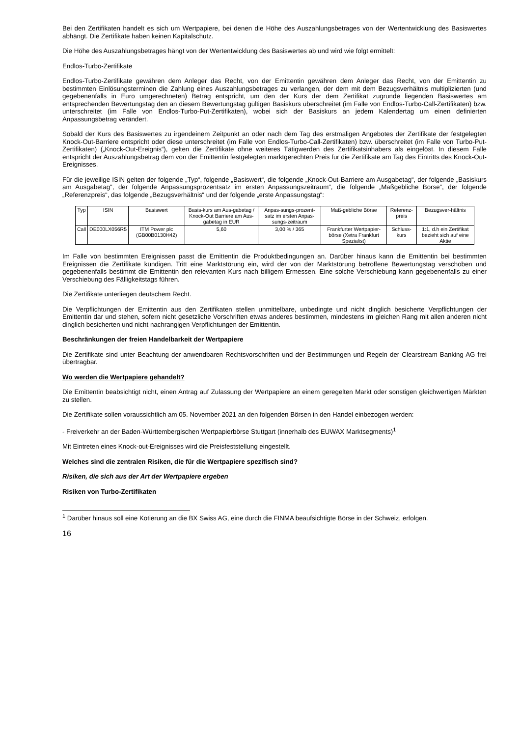Bei den Zertifikaten handelt es sich um Wertpapiere, bei denen die Höhe des Auszahlungsbetrages von der Wertentwicklung des Basiswertes abhängt. Die Zertifikate haben keinen Kapitalschutz.
Die Höhe des Auszahlungsbetrages hängt von der Wertentwicklung des Basiswertes ab und wird wie folgt ermittelt:
Endlos-Turbo-Zertifikate
Endlos-Turbo-Zertifikate gewähren dem Anleger das Recht, von der Emittentin gewähren dem Anleger das Recht, von der Emittentin zu bestimmten Einlösungsterminen die Zahlung eines Auszahlungsbetrages zu verlangen, der dem mit dem Bezugsverhältnis multiplizierten (und gegebenenfalls in Euro umgerechneten) Betrag entspricht, um den der Kurs der dem Zertifikat zugrunde liegenden Basiswertes am entsprechenden Bewertungstag den an diesem Bewertungstag gültigen Basiskurs überschreitet (im Falle von Endlos-Turbo-Call-Zertifikaten) bzw. unterschreitet (im Falle von Endlos-Turbo-Put-Zertifikaten), wobei sich der Basiskurs an jedem Kalendertag um einen definierten Anpassungsbetrag verändert.
Sobald der Kurs des Basiswertes zu irgendeinem Zeitpunkt an oder nach dem Tag des erstmaligen Angebotes der Zertifikate der festgelegten Knock-Out-Barriere entspricht oder diese unterschreitet (im Falle von Endlos-Turbo-Call-Zertifikaten) bzw. überschreitet (im Falle von Turbo-Put-Zertifikaten) („Knock-Out-Ereignis“), gelten die Zertifikate ohne weiteres Tätigwerden des Zertifikatsinhabers als eingelöst. In diesem Falle entspricht der Auszahlungsbetrag dem von der Emittentin festgelegten marktgerechten Preis für die Zertifikate am Tag des Eintritts des Knock-Out-Ereignisses.
Für die jeweilige ISIN gelten der folgende „Typ“, folgende „Basiswert“, die folgende „Knock-Out-Barriere am Ausgabetag“, der folgende „Basiskurs am Ausgabetag“, der folgende Anpassungsprozentsatz im ersten Anpassungszeitraum“, die folgende „Maßgebliche Börse“, der folgende „Referenzpreis“, das folgende „Bezugsverhältnis“ und der folgende „erste Anpassungstag“:
| Typ | ISIN | Basiswert | Basis-kurs am Aus-gabetag / Knock-Out Barriere am Aus-gabetag in EUR | Anpas-sungs-prozent-satz im ersten Anpas-sungs-zeitraum | Maß-gebliche Börse | Referenz-preis | Bezugsver-hältnis |
| Call | DE000LX056R5 | ITM Power plc (GB00B0130H42) | 5,60 | 3,00 % / 365 | Frankfurter Wertpapier-börse (Xetra Frankfurt Spezialist) | Schluss-kurs | 1:1, d.h ein Zertifikat bezieht sich auf eine Aktie |
Im Falle von bestimmten Ereignissen passt die Emittentin die Produktbedingungen an. Darüber hinaus kann die Emittentin bei bestimmten Ereignissen die Zertifikate kündigen. Tritt eine Marktstörung ein, wird der von der Marktstörung betroffene Bewertungstag verschoben und gegebenenfalls bestimmt die Emittentin den relevanten Kurs nach billigem Ermessen. Eine solche Verschiebung kann gegebenenfalls zu einer Verschiebung des Fälligkeitstags führen.
Die Zertifikate unterliegen deutschem Recht.
Die Verpflichtungen der Emittentin aus den Zertifikaten stellen unmittelbare, unbedingte und nicht dinglich besicherte Verpflichtungen der Emittentin dar und stehen, sofern nicht gesetzliche Vorschriften etwas anderes bestimmen, mindestens im gleichen Rang mit allen anderen nicht dinglich besicherten und nicht nachrangigen Verpflichtungen der Emittentin.
Beschränkungen der freien Handelbarkeit der Wertpapiere
Die Zertifikate sind unter Beachtung der anwendbaren Rechtsvorschriften und der Bestimmungen und Regeln der Clearstream Banking AG frei übertragbar.
Wo werden die Wertpapiere gehandelt?
Die Emittentin beabsichtigt nicht, einen Antrag auf Zulassung der Wertpapiere an einem geregelten Markt oder sonstigen gleichwertigen Märkten zu stellen.
Die Zertifikate sollen voraussichtlich am 05. November 2021 an den folgenden Börsen in den Handel einbezogen werden:
- Freiverkehr an der Baden-Württembergischen Wertpapierbörse Stuttgart (innerhalb des EUWAX Marktsegments)<sup>1</sup>
Mit Eintreten eines Knock-out-Ereignisses wird die Preisfeststellung eingestellt.
Welches sind die zentralen Risiken, die für die Wertpapiere spezifisch sind?
Risiken, die sich aus der Art der Wertpapiere ergeben
Risiken von Turbo-Zertifikaten
<sup>1</sup> Darüber hinaus soll eine Kotierung an die BX Swiss AG, eine durch die FINMA beaufsichtigte Börse in der Schweiz, erfolgen.
16